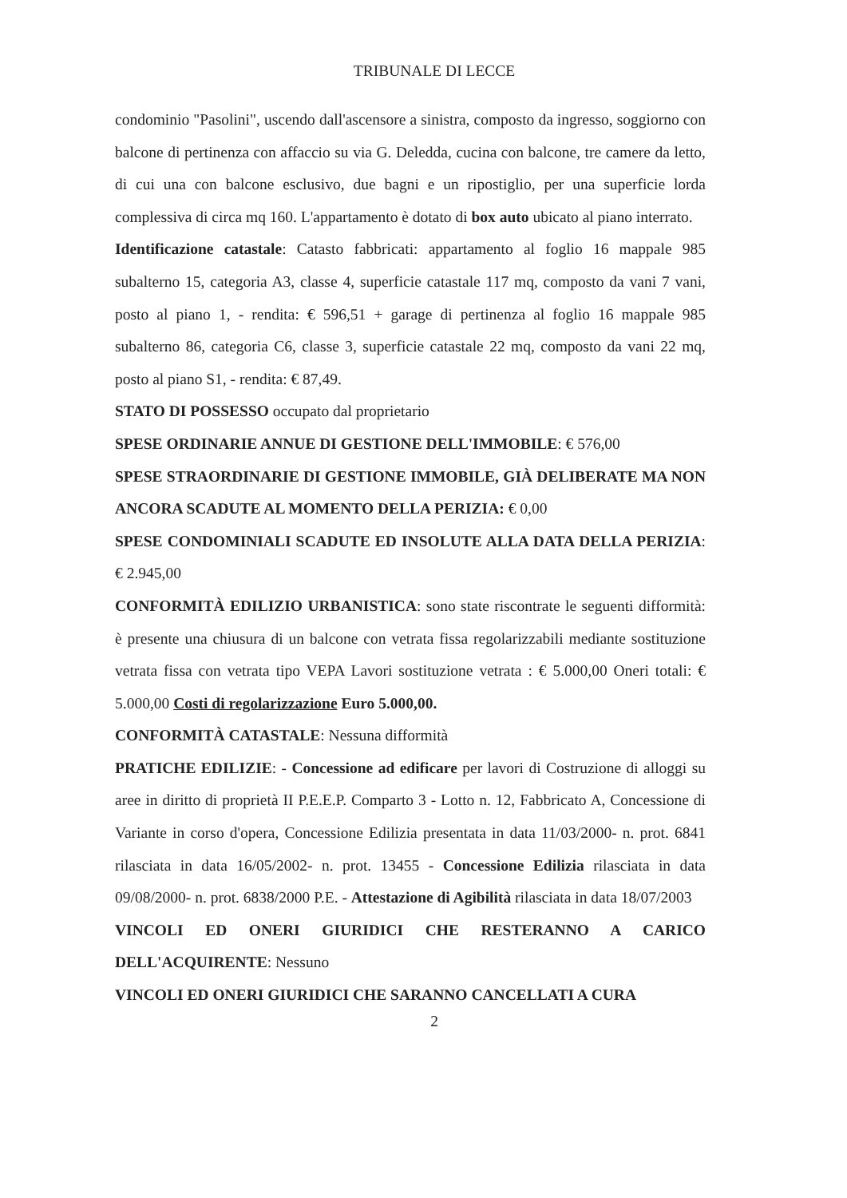TRIBUNALE DI LECCE
condominio "Pasolini", uscendo dall'ascensore a sinistra, composto da ingresso, soggiorno con balcone di pertinenza con affaccio su via G. Deledda, cucina con balcone, tre camere da letto, di cui una con balcone esclusivo, due bagni e un ripostiglio, per una superficie lorda complessiva di circa mq 160. L'appartamento è dotato di box auto ubicato al piano interrato.
Identificazione catastale: Catasto fabbricati: appartamento al foglio 16 mappale 985 subalterno 15, categoria A3, classe 4, superficie catastale 117 mq, composto da vani 7 vani, posto al piano 1, - rendita: € 596,51 + garage di pertinenza al foglio 16 mappale 985 subalterno 86, categoria C6, classe 3, superficie catastale 22 mq, composto da vani 22 mq, posto al piano S1, - rendita: € 87,49.
STATO DI POSSESSO occupato dal proprietario
SPESE ORDINARIE ANNUE DI GESTIONE DELL'IMMOBILE: € 576,00
SPESE STRAORDINARIE DI GESTIONE IMMOBILE, GIÀ DELIBERATE MA NON ANCORA SCADUTE AL MOMENTO DELLA PERIZIA: € 0,00
SPESE CONDOMINIALI SCADUTE ED INSOLUTE ALLA DATA DELLA PERIZIA: € 2.945,00
CONFORMITÀ EDILIZIO URBANISTICA: sono state riscontrate le seguenti difformità: è presente una chiusura di un balcone con vetrata fissa regolarizzabili mediante sostituzione vetrata fissa con vetrata tipo VEPA Lavori sostituzione vetrata : € 5.000,00 Oneri totali: € 5.000,00 Costi di regolarizzazione Euro 5.000,00.
CONFORMITÀ CATASTALE: Nessuna difformità
PRATICHE EDILIZIE: - Concessione ad edificare per lavori di Costruzione di alloggi su aree in diritto di proprietà II P.E.E.P. Comparto 3 - Lotto n. 12, Fabbricato A, Concessione di Variante in corso d'opera, Concessione Edilizia presentata in data 11/03/2000- n. prot. 6841 rilasciata in data 16/05/2002- n. prot. 13455 - Concessione Edilizia rilasciata in data 09/08/2000- n. prot. 6838/2000 P.E. - Attestazione di Agibilità rilasciata in data 18/07/2003
VINCOLI ED ONERI GIURIDICI CHE RESTERANNO A CARICO DELL'ACQUIRENTE: Nessuno
VINCOLI ED ONERI GIURIDICI CHE SARANNO CANCELLATI A CURA
2